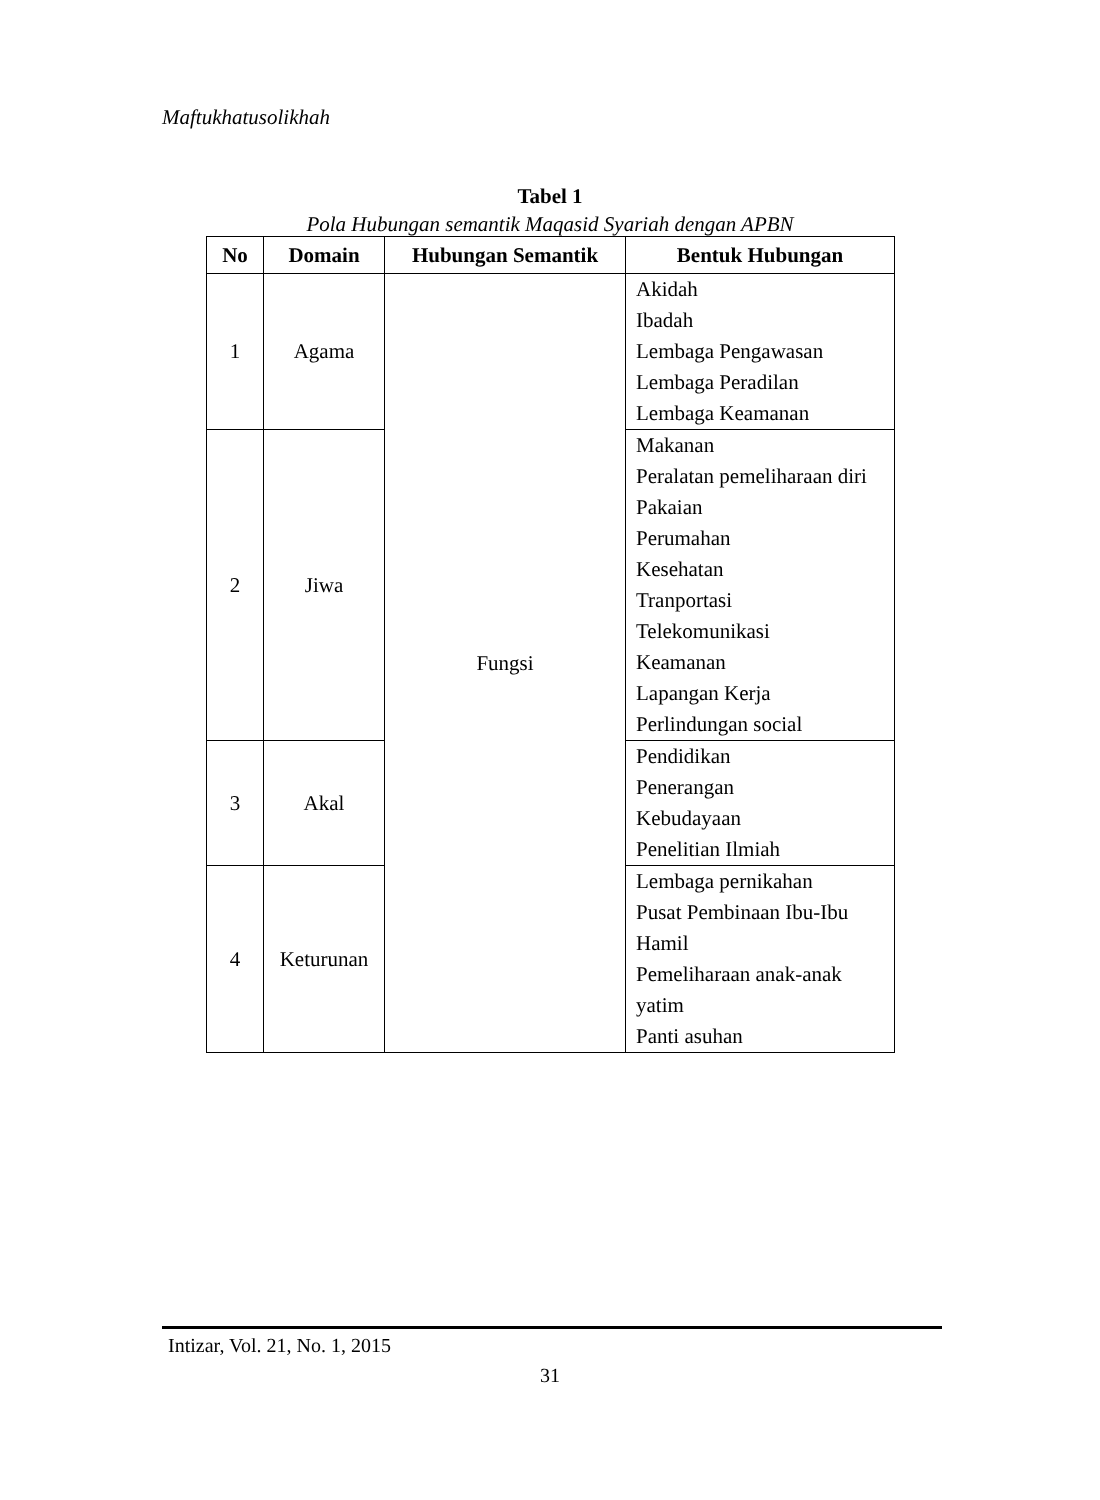Maftukhatusolikhah
Tabel 1
Pola Hubungan semantik Maqasid Syariah dengan APBN
| No | Domain | Hubungan Semantik | Bentuk Hubungan |
| --- | --- | --- | --- |
| 1 | Agama | Fungsi | Akidah Ibadah Lembaga Pengawasan Lembaga Peradilan Lembaga Keamanan |
| 2 | Jiwa | | Makanan Peralatan pemeliharaan diri Pakaian Perumahan Kesehatan Tranportasi Telekomunikasi Keamanan Lapangan Kerja Perlindungan social |
| 3 | Akal | | Pendidikan Penerangan Kebudayaan Penelitian Ilmiah |
| 4 | Keturunan | | Lembaga pernikahan Pusat Pembinaan Ibu-Ibu Hamil Pemeliharaan anak-anak yatim Panti asuhan |
Intizar, Vol. 21, No. 1, 2015
31